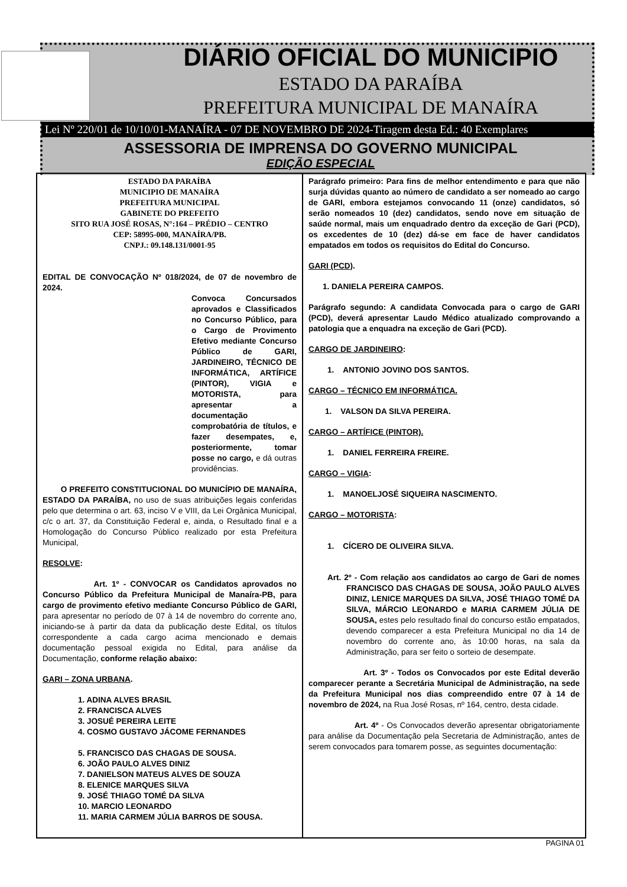DIÁRIO OFICIAL DO MUNICIPIO
ESTADO DA PARAÍBA
PREFEITURA MUNICIPAL DE MANAÍRA
Lei Nº 220/01 de 10/10/01-MANAÍRA - 07 DE NOVEMBRO DE 2024-Tiragem desta Ed.: 40 Exemplares
ASSESSORIA DE IMPRENSA DO GOVERNO MUNICIPAL
EDIÇÃO ESPECIAL
ESTADO DA PARAÍBA
MUNICIPIO DE MANAÍRA
PREFEITURA MUNICIPAL
GABINETE DO PREFEITO
SITO RUA JOSÉ ROSAS, N°:164 – PRÉDIO – CENTRO
CEP: 58995-000, MANAÍRA/PB.
CNPJ.: 09.148.131/0001-95
EDITAL DE CONVOCAÇÃO Nº 018/2024, de 07 de novembro de 2024.
Convoca Concursados aprovados e Classificados no Concurso Público, para o Cargo de Provimento Efetivo mediante Concurso Público de GARI, JARDINEIRO, TÉCNICO DE INFORMÁTICA, ARTÍFICE (PINTOR), VIGIA e MOTORISTA, para apresentar a documentação comprobatória de títulos, e fazer desempates, e, posteriormente, tomar posse no cargo, e dá outras providências.
O PREFEITO CONSTITUCIONAL DO MUNICÍPIO DE MANAÍRA, ESTADO DA PARAÍBA, no uso de suas atribuições legais conferidas pelo que determina o art. 63, inciso V e VIII, da Lei Orgânica Municipal, c/c o art. 37, da Constituição Federal e, ainda, o Resultado final e a Homologação do Concurso Público realizado por esta Prefeitura Municipal,
RESOLVE:
Art. 1º - CONVOCAR os Candidatos aprovados no Concurso Público da Prefeitura Municipal de Manaíra-PB, para cargo de provimento efetivo mediante Concurso Público de GARI, para apresentar no período de 07 à 14 de novembro do corrente ano, iniciando-se à partir da data da publicação deste Edital, os títulos correspondente a cada cargo acima mencionado e demais documentação pessoal exigida no Edital, para análise da Documentação, conforme relação abaixo:
GARI – ZONA URBANA.
1. ADINA ALVES BRASIL
2. FRANCISCA ALVES
3. JOSUÉ PEREIRA LEITE
4. COSMO GUSTAVO JÁCOME FERNANDES
5. FRANCISCO DAS CHAGAS DE SOUSA.
6. JOÃO PAULO ALVES DINIZ
7. DANIELSON MATEUS ALVES DE SOUZA
8. ELENICE MARQUES SILVA
9. JOSÉ THIAGO TOMÉ DA SILVA
10. MARCIO LEONARDO
11. MARIA CARMEM JÚLIA BARROS DE SOUSA.
Parágrafo primeiro: Para fins de melhor entendimento e para que não surja dúvidas quanto ao número de candidato a ser nomeado ao cargo de GARI, embora estejamos convocando 11 (onze) candidatos, só serão nomeados 10 (dez) candidatos, sendo nove em situação de saúde normal, mais um enquadrado dentro da exceção de Gari (PCD), os excedentes de 10 (dez) dá-se em face de haver candidatos empatados em todos os requisitos do Edital do Concurso.
GARI (PCD).
1. DANIELA PEREIRA CAMPOS.
Parágrafo segundo: A candidata Convocada para o cargo de GARI (PCD), deverá apresentar Laudo Médico atualizado comprovando a patologia que a enquadra na exceção de Gari (PCD).
CARGO DE JARDINEIRO:
1. ANTONIO JOVINO DOS SANTOS.
CARGO – TÉCNICO EM INFORMÁTICA.
1. VALSON DA SILVA PEREIRA.
CARGO – ARTÍFICE (PINTOR).
1. DANIEL FERREIRA FREIRE.
CARGO – VIGIA:
1. MANOELJOSÉ SIQUEIRA NASCIMENTO.
CARGO – MOTORISTA:
1. CÍCERO DE OLIVEIRA SILVA.
Art. 2º - Com relação aos candidatos ao cargo de Gari de nomes FRANCISCO DAS CHAGAS DE SOUSA, JOÃO PAULO ALVES DINIZ, LENICE MARQUES DA SILVA, JOSÉ THIAGO TOMÉ DA SILVA, MÁRCIO LEONARDO e MARIA CARMEM JÚLIA DE SOUSA, estes pelo resultado final do concurso estão empatados, devendo comparecer a esta Prefeitura Municipal no dia 14 de novembro do corrente ano, às 10:00 horas, na sala da Administração, para ser feito o sorteio de desempate.
Art. 3º - Todos os Convocados por este Edital deverão comparecer perante a Secretária Municipal de Administração, na sede da Prefeitura Municipal nos dias compreendido entre 07 à 14 de novembro de 2024, na Rua José Rosas, nº 164, centro, desta cidade.
Art. 4º - Os Convocados deverão apresentar obrigatoriamente para análise da Documentação pela Secretaria de Administração, antes de serem convocados para tomarem posse, as seguintes documentação:
PAGINA 01